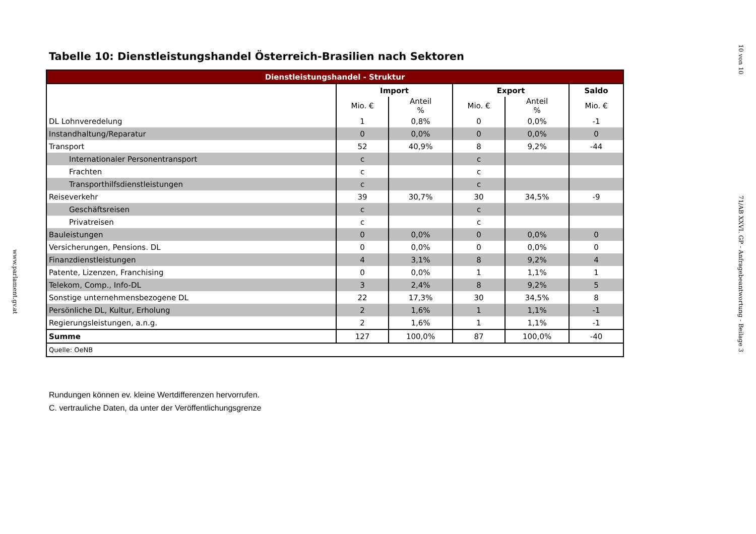www.parlament.gv.at
Tabelle 10: Dienstleistungshandel Österreich-Brasilien nach Sektoren
| Dienstleistungshandel - Struktur | | | | | |
| --- | --- | --- | --- | --- | --- |
| | Import | | Export | | Saldo |
| | Mio. € | Anteil % | Mio. € | Anteil % | Mio. € |
| DL Lohnveredelung | 1 | 0,8% | 0 | 0,0% | -1 |
| Instandhaltung/Reparatur | 0 | 0,0% | 0 | 0,0% | 0 |
| Transport | 52 | 40,9% | 8 | 9,2% | -44 |
| Internationaler Personentransport | c | | c | | |
| Frachten | c | | c | | |
| Transporthilfsdienstleistungen | c | | c | | |
| Reiseverkehr | 39 | 30,7% | 30 | 34,5% | -9 |
| Geschäftsreisen | c | | c | | |
| Privatreisen | c | | c | | |
| Bauleistungen | 0 | 0,0% | 0 | 0,0% | 0 |
| Versicherungen, Pensions. DL | 0 | 0,0% | 0 | 0,0% | 0 |
| Finanzdienstleistungen | 4 | 3,1% | 8 | 9,2% | 4 |
| Patente, Lizenzen, Franchising | 0 | 0,0% | 1 | 1,1% | 1 |
| Telekom, Comp., Info-DL | 3 | 2,4% | 8 | 9,2% | 5 |
| Sonstige unternehmensbezogene DL | 22 | 17,3% | 30 | 34,5% | 8 |
| Persönliche DL, Kultur, Erholung | 2 | 1,6% | 1 | 1,1% | -1 |
| Regierungsleistungen, a.n.g. | 2 | 1,6% | 1 | 1,1% | -1 |
| Summe | 127 | 100,0% | 87 | 100,0% | -40 |
| Quelle: OeNB | | | | | |
Rundungen können ev. kleine Wertdifferenzen hervorrufen.
C. vertrauliche Daten, da unter der Veröffentlichungsgrenze
10 von 10
71/AB XXVI. GP - Anfragebeantwortung - Beilage 3